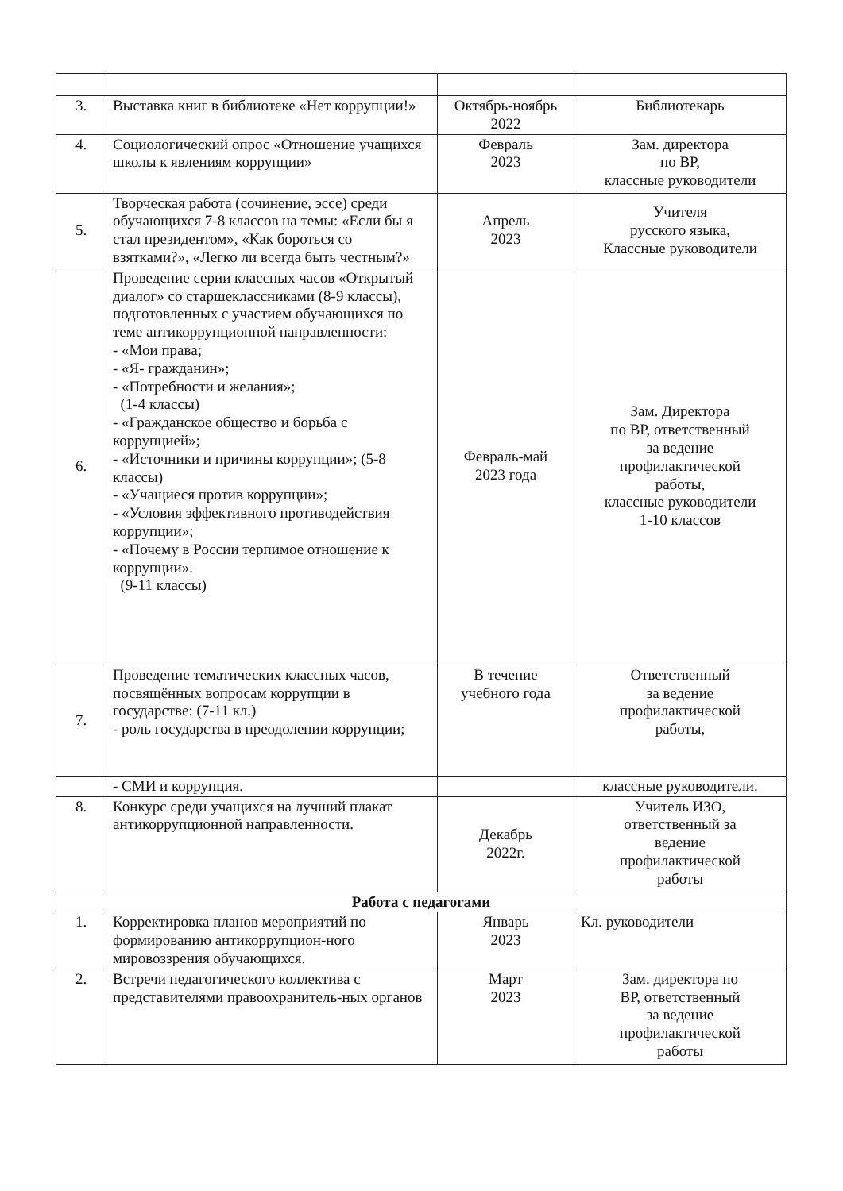| 3. | Выставка книг в библиотеке «Нет коррупции!» | Октябрь-ноябрь 2022 | Библиотекарь |
| 4. | Социологический опрос «Отношение учащихся школы к явлениям коррупции» | Февраль 2023 | Зам. директора по ВР, классные руководители |
| 5. | Творческая работа (сочинение, эссе) среди обучающихся 7-8 классов на темы: «Если бы я стал президентом», «Как бороться со взятками?», «Легко ли всегда быть честным?» | Апрель 2023 | Учителя русского языка, Классные руководители |
| 6. | Проведение серии классных часов «Открытый диалог» со старшеклассниками (8-9 классы), подготовленных с участием обучающихся по теме антикоррупционной направленности: - «Мои права; - «Я- гражданин»; - «Потребности и желания»; (1-4 классы) - «Гражданское общество и борьба с коррупцией»; - «Источники и причины коррупции»; (5-8 классы) - «Учащиеся против коррупции»; - «Условия эффективного противодействия коррупции»; - «Почему в России терпимое отношение к коррупции». (9-11 классы) | Февраль-май 2023 года | Зам. Директора по ВР, ответственный за ведение профилактической работы, классные руководители 1-10 классов |
| 7. | Проведение тематических классных часов, посвящённых вопросам коррупции в государстве: (7-11 кл.) - роль государства в преодолении коррупции; | В течение учебного года | Ответственный за ведение профилактической работы, |
| | - СМИ и коррупция. | | классные руководители. |
| 8. | Конкурс среди учащихся на лучший плакат антикоррупционной направленности. | Декабрь 2022г. | Учитель ИЗО, ответственный за ведение профилактической работы |
| Работа с педагогами | | | |
| 1. | Корректировка планов мероприятий по формированию антикоррупцион-ного мировоззрения обучающихся. | Январь 2023 | Кл. руководители |
| 2. | Встречи педагогического коллектива с представителями правоохранитель-ных органов | Март 2023 | Зам. директора по ВР, ответственный за ведение профилактической работы |